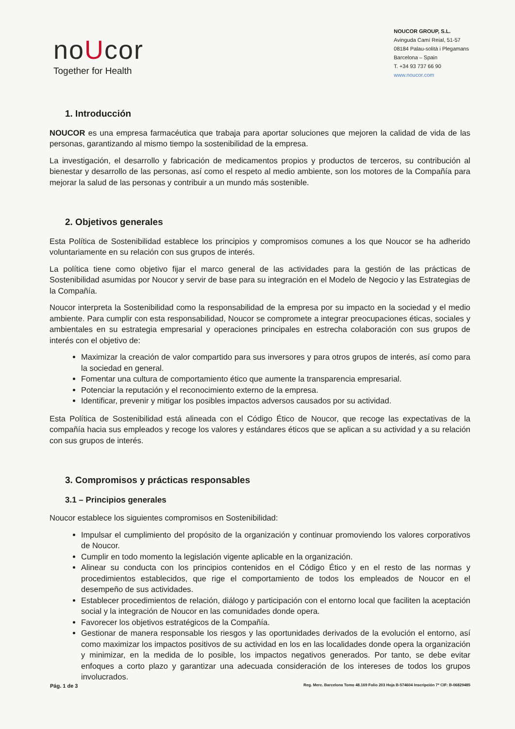noUcor
Together for Health
NOUCOR GROUP, S.L.
Avinguda Camí Reial, 51-57
08184 Palau-solità i Plegamans
Barcelona – Spain
T. +34 93 737 66 90
www.noucor.com
1. Introducción
NOUCOR es una empresa farmacéutica que trabaja para aportar soluciones que mejoren la calidad de vida de las personas, garantizando al mismo tiempo la sostenibilidad de la empresa.
La investigación, el desarrollo y fabricación de medicamentos propios y productos de terceros, su contribución al bienestar y desarrollo de las personas, así como el respeto al medio ambiente, son los motores de la Compañía para mejorar la salud de las personas y contribuir a un mundo más sostenible.
2. Objetivos generales
Esta Política de Sostenibilidad establece los principios y compromisos comunes a los que Noucor se ha adherido voluntariamente en su relación con sus grupos de interés.
La política tiene como objetivo fijar el marco general de las actividades para la gestión de las prácticas de Sostenibilidad asumidas por Noucor y servir de base para su integración en el Modelo de Negocio y las Estrategias de la Compañía.
Noucor interpreta la Sostenibilidad como la responsabilidad de la empresa por su impacto en la sociedad y el medio ambiente. Para cumplir con esta responsabilidad, Noucor se compromete a integrar preocupaciones éticas, sociales y ambientales en su estrategia empresarial y operaciones principales en estrecha colaboración con sus grupos de interés con el objetivo de:
Maximizar la creación de valor compartido para sus inversores y para otros grupos de interés, así como para la sociedad en general.
Fomentar una cultura de comportamiento ético que aumente la transparencia empresarial.
Potenciar la reputación y el reconocimiento externo de la empresa.
Identificar, prevenir y mitigar los posibles impactos adversos causados por su actividad.
Esta Política de Sostenibilidad está alineada con el Código Ético de Noucor, que recoge las expectativas de la compañía hacia sus empleados y recoge los valores y estándares éticos que se aplican a su actividad y a su relación con sus grupos de interés.
3. Compromisos y prácticas responsables
3.1 – Principios generales
Noucor establece los siguientes compromisos en Sostenibilidad:
Impulsar el cumplimiento del propósito de la organización y continuar promoviendo los valores corporativos de Noucor.
Cumplir en todo momento la legislación vigente aplicable en la organización.
Alinear su conducta con los principios contenidos en el Código Ético y en el resto de las normas y procedimientos establecidos, que rige el comportamiento de todos los empleados de Noucor en el desempeño de sus actividades.
Establecer procedimientos de relación, diálogo y participación con el entorno local que faciliten la aceptación social y la integración de Noucor en las comunidades donde opera.
Favorecer los objetivos estratégicos de la Compañía.
Gestionar de manera responsable los riesgos y las oportunidades derivados de la evolución el entorno, así como maximizar los impactos positivos de su actividad en los en las localidades donde opera la organización y minimizar, en la medida de lo posible, los impactos negativos generados. Por tanto, se debe evitar enfoques a corto plazo y garantizar una adecuada consideración de los intereses de todos los grupos involucrados.
Pág. 1 de 3 Reg. Merc. Barcelona Tomo 48.169 Folio 203 Hoja B-574604 Inscripción 7ª CIF: B-06829485